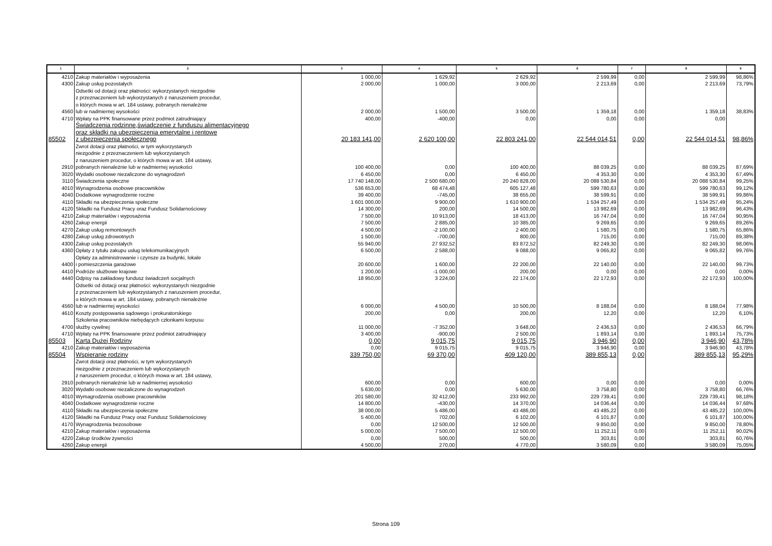| 1 | 2 | 3 | 4 | 5 | 6 | 7 | 8 | 9 |
| --- | --- | --- | --- | --- | --- | --- | --- | --- |
| 4210 | Zakup materiałów i wyposażenia | 1 000,00 | 1 629,92 | 2 629,92 | 2 599,99 | 0,00 | 2 599,99 | 98,86% |
| 4300 | Zakup usług pozostałych | 2 000,00 | 1 000,00 | 3 000,00 | 2 213,69 | 0,00 | 2 213,69 | 73,79% |
| 4560 | Odsetki od dotacji oraz płatności: wykorzystanych niezgodnie z przeznaczeniem lub wykorzystanych z naruszeniem procedur, o których mowa w art. 184 ustawy, pobranych nienależnie lub w nadmiernej wysokości | 2 000,00 | 1 500,00 | 3 500,00 | 1 359,18 | 0,00 | 1 359,18 | 38,83% |
| 4710 | Wpłaty na PPK finansowane przez podmiot zatrudniający | 400,00 | -400,00 | 0,00 | 0,00 | 0,00 | 0,00 | |
| 85502 | Świadczenia rodzinne,świadczenie z funduszu alimentacyjnego oraz składki na ubezpieczenia emerytalne i rentowe z ubezpieczenia społecznego | 20 183 141,00 | 2 620 100,00 | 22 803 241,00 | 22 544 014,51 | 0,00 | 22 544 014,51 | 98,86% |
| 2910 | Zwrot dotacji oraz płatności, w tym wykorzystanych niezgodnie z przeznaczeniem lub wykorzystanych z naruszeniem procedur, o których mowa w art. 184 ustawy, pobranych nienależnie lub w nadmiernej wysokości | 100 400,00 | 0,00 | 100 400,00 | 88 039,25 | 0,00 | 88 039,25 | 87,69% |
| 3020 | Wydatki osobowe niezaliczone do wynagrodzeń | 6 450,00 | 0,00 | 6 450,00 | 4 353,30 | 0,00 | 4 353,30 | 67,49% |
| 3110 | Świadczenia społeczne | 17 740 148,00 | 2 500 680,00 | 20 240 828,00 | 20 088 530,84 | 0,00 | 20 088 530,84 | 99,25% |
| 4010 | Wynagrodzenia osobowe pracowników | 536 653,00 | 68 474,48 | 605 127,48 | 599 780,63 | 0,00 | 599 780,63 | 99,12% |
| 4040 | Dodatkowe wynagrodzenie roczne | 39 400,00 | -745,00 | 38 655,00 | 38 599,91 | 0,00 | 38 599,91 | 99,86% |
| 4110 | Składki na ubezpieczenia społeczne | 1 601 000,00 | 9 900,00 | 1 610 900,00 | 1 534 257,49 | 0,00 | 1 534 257,49 | 95,24% |
| 4120 | Składki na Fundusz Pracy oraz Fundusz Solidarnościowy | 14 300,00 | 200,00 | 14 500,00 | 13 982,69 | 0,00 | 13 982,69 | 96,43% |
| 4210 | Zakup materiałów i wyposażenia | 7 500,00 | 10 913,00 | 18 413,00 | 16 747,04 | 0,00 | 16 747,04 | 90,95% |
| 4260 | Zakup energii | 7 500,00 | 2 885,00 | 10 385,00 | 9 269,65 | 0,00 | 9 269,65 | 89,26% |
| 4270 | Zakup usług remontowych | 4 500,00 | -2 100,00 | 2 400,00 | 1 580,75 | 0,00 | 1 580,75 | 65,86% |
| 4280 | Zakup usług zdrowotnych | 1 500,00 | -700,00 | 800,00 | 715,00 | 0,00 | 715,00 | 89,38% |
| 4300 | Zakup usług pozostałych | 55 940,00 | 27 932,52 | 83 872,52 | 82 249,30 | 0,00 | 82 249,30 | 98,06% |
| 4360 | Opłaty z tytułu zakupu usług telekomunikacyjnych | 6 500,00 | 2 588,00 | 9 088,00 | 9 065,82 | 0,00 | 9 065,82 | 99,76% |
| 4400 | Opłaty za administrowanie i czynsze za budynki, lokale i pomieszczenia garażowe | 20 600,00 | 1 600,00 | 22 200,00 | 22 140,00 | 0,00 | 22 140,00 | 99,73% |
| 4410 | Podróże służbowe krajowe | 1 200,00 | -1 000,00 | 200,00 | 0,00 | 0,00 | 0,00 | 0,00% |
| 4440 | Odpisy na zakładowy fundusz świadczeń socjalnych | 18 950,00 | 3 224,00 | 22 174,00 | 22 172,93 | 0,00 | 22 172,93 | 100,00% |
| 4560 | Odsetki od dotacji oraz płatności: wykorzystanych niezgodnie z przeznaczeniem lub wykorzystanych z naruszeniem procedur, o których mowa w art. 184 ustawy, pobranych nienależnie lub w nadmiernej wysokości | 6 000,00 | 4 500,00 | 10 500,00 | 8 188,04 | 0,00 | 8 188,04 | 77,98% |
| 4610 | Koszty postępowania sądowego i prokuratorskiego | 200,00 | 0,00 | 200,00 | 12,20 | 0,00 | 12,20 | 6,10% |
| 4700 | Szkolenia pracowników niebędących członkami korpusu służby cywilnej | 11 000,00 | -7 352,00 | 3 648,00 | 2 436,53 | 0,00 | 2 436,53 | 66,79% |
| 4710 | Wpłaty na PPK finansowane przez podmiot zatrudniający | 3 400,00 | -900,00 | 2 500,00 | 1 893,14 | 0,00 | 1 893,14 | 75,73% |
| 85503 | Karta Dużej Rodziny | 0,00 | 9 015,75 | 9 015,75 | 3 946,90 | 0,00 | 3 946,90 | 43,78% |
| 4210 | Zakup materiałów i wyposażenia | 0,00 | 9 015,75 | 9 015,75 | 3 946,90 | 0,00 | 3 946,90 | 43,78% |
| 85504 | Wspieranie rodziny | 339 750,00 | 69 370,00 | 409 120,00 | 389 855,13 | 0,00 | 389 855,13 | 95,29% |
| 2910 | Zwrot dotacji oraz płatności, w tym wykorzystanych niezgodnie z przeznaczeniem lub wykorzystanych z naruszeniem procedur, o których mowa w art. 184 ustawy, pobranych nienależnie lub w nadmiernej wysokości | 600,00 | 0,00 | 600,00 | 0,00 | 0,00 | 0,00 | 0,00% |
| 3020 | Wydatki osobowe niezaliczone do wynagrodzeń | 5 630,00 | 0,00 | 5 630,00 | 3 758,80 | 0,00 | 3 758,80 | 66,76% |
| 4010 | Wymagrodzenia osobowe pracowników | 201 580,00 | 32 412,00 | 233 992,00 | 229 739,41 | 0,00 | 229 739,41 | 98,18% |
| 4040 | Dodatkowe wynagrodzenie roczne | 14 800,00 | -430,00 | 14 370,00 | 14 036,44 | 0,00 | 14 036,44 | 97,68% |
| 4110 | Składki na ubezpieczenia społeczne | 38 000,00 | 5 486,00 | 43 486,00 | 43 485,22 | 0,00 | 43 485,22 | 100,00% |
| 4120 | Składki na Fundusz Pracy oraz Fundusz Solidarnościowy | 5 400,00 | 702,00 | 6 102,00 | 6 101,87 | 0,00 | 6 101,87 | 100,00% |
| 4170 | Wynagrodzenia bezosobowe | 0,00 | 12 500,00 | 12 500,00 | 9 850,00 | 0,00 | 9 850,00 | 78,80% |
| 4210 | Zakup materiałów i wyposażenia | 5 000,00 | 7 500,00 | 12 500,00 | 11 252,11 | 0,00 | 11 252,11 | 90,02% |
| 4220 | Zakup środków żywności | 0,00 | 500,00 | 500,00 | 303,81 | 0,00 | 303,81 | 60,76% |
| 4260 | Zakup energii | 4 500,00 | 270,00 | 4 770,00 | 3 580,09 | 0,00 | 3 580,09 | 75,05% |
Strona 109